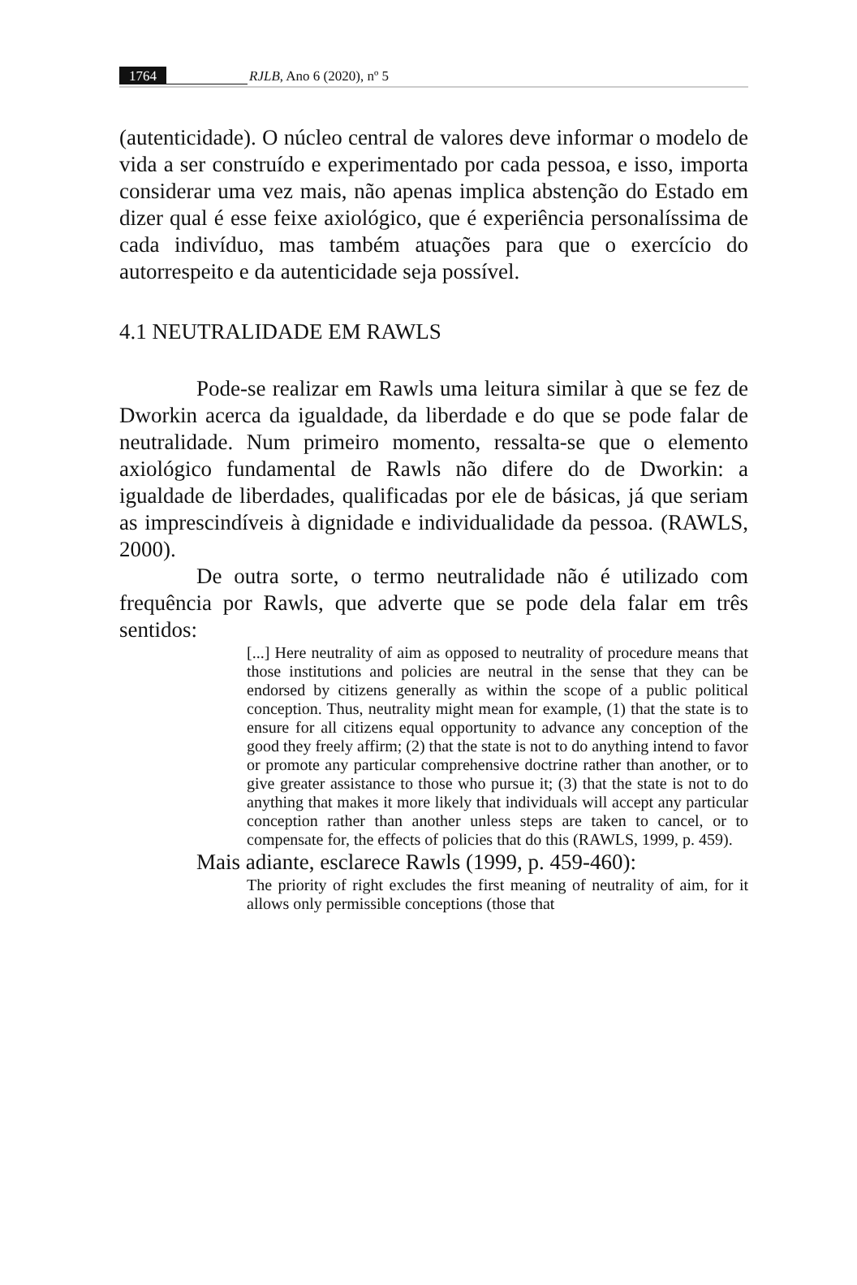1764 RJLB, Ano 6 (2020), nº 5
(autenticidade). O núcleo central de valores deve informar o modelo de vida a ser construído e experimentado por cada pessoa, e isso, importa considerar uma vez mais, não apenas implica abstenção do Estado em dizer qual é esse feixe axiológico, que é experiência personalíssima de cada indivíduo, mas também atuações para que o exercício do autorrespeito e da autenticidade seja possível.
4.1 NEUTRALIDADE EM RAWLS
Pode-se realizar em Rawls uma leitura similar à que se fez de Dworkin acerca da igualdade, da liberdade e do que se pode falar de neutralidade. Num primeiro momento, ressalta-se que o elemento axiológico fundamental de Rawls não difere do de Dworkin: a igualdade de liberdades, qualificadas por ele de básicas, já que seriam as imprescindíveis à dignidade e individualidade da pessoa. (RAWLS, 2000).
De outra sorte, o termo neutralidade não é utilizado com frequência por Rawls, que adverte que se pode dela falar em três sentidos:
[...] Here neutrality of aim as opposed to neutrality of procedure means that those institutions and policies are neutral in the sense that they can be endorsed by citizens generally as within the scope of a public political conception. Thus, neutrality might mean for example, (1) that the state is to ensure for all citizens equal opportunity to advance any conception of the good they freely affirm; (2) that the state is not to do anything intend to favor or promote any particular comprehensive doctrine rather than another, or to give greater assistance to those who pursue it; (3) that the state is not to do anything that makes it more likely that individuals will accept any particular conception rather than another unless steps are taken to cancel, or to compensate for, the effects of policies that do this (RAWLS, 1999, p. 459).
Mais adiante, esclarece Rawls (1999, p. 459-460):
The priority of right excludes the first meaning of neutrality of aim, for it allows only permissible conceptions (those that